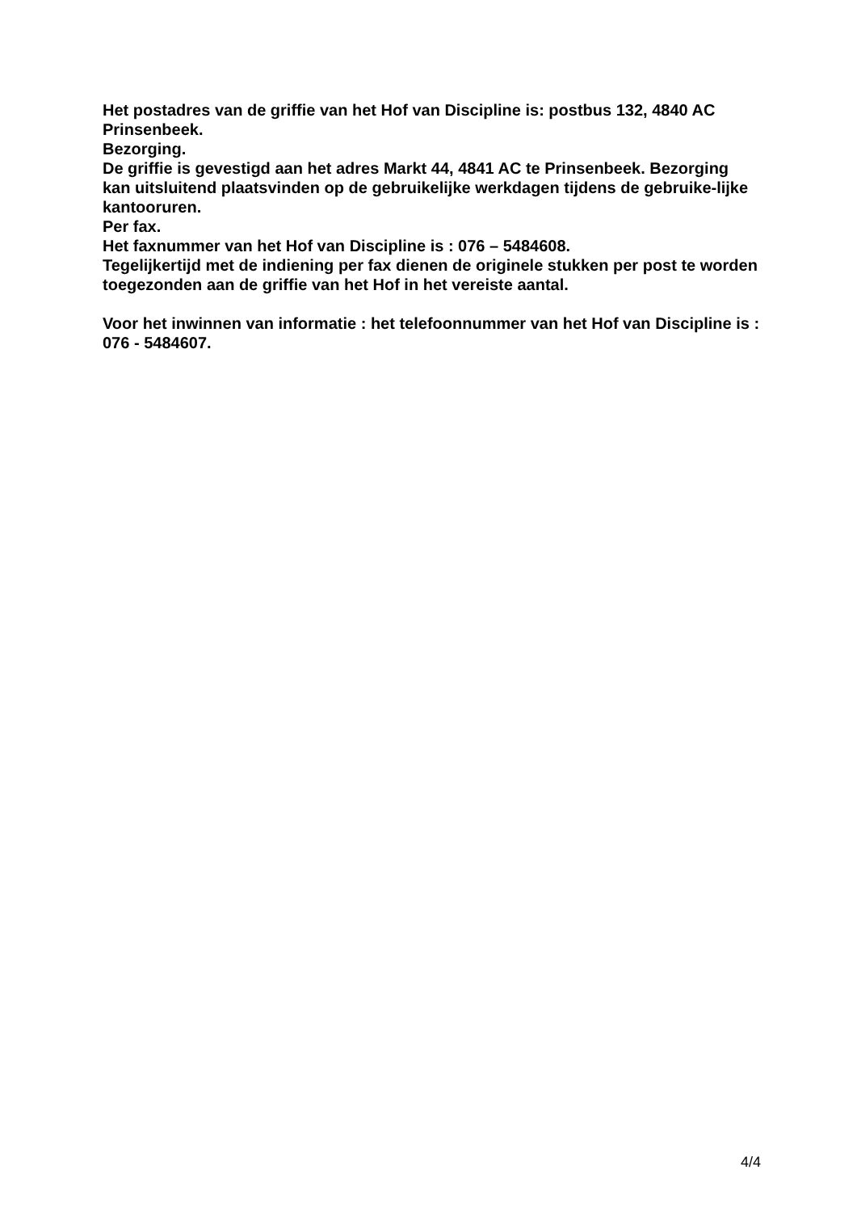Het postadres van de griffie van het Hof van Discipline is: postbus 132, 4840 AC Prinsenbeek.
Bezorging.
De griffie is gevestigd aan het adres Markt 44, 4841 AC te Prinsenbeek. Bezorging kan uitsluitend plaatsvinden op de gebruikelijke werkdagen tijdens de gebruike-lijke kantooruren.
Per fax.
Het faxnummer van het Hof van Discipline is : 076 – 5484608.
Tegelijkertijd met de indiening per fax dienen de originele stukken per post te worden toegezonden aan de griffie van het Hof in het vereiste aantal.
Voor het inwinnen van informatie : het telefoonnummer van het Hof van Discipline is : 076 - 5484607.
4/4